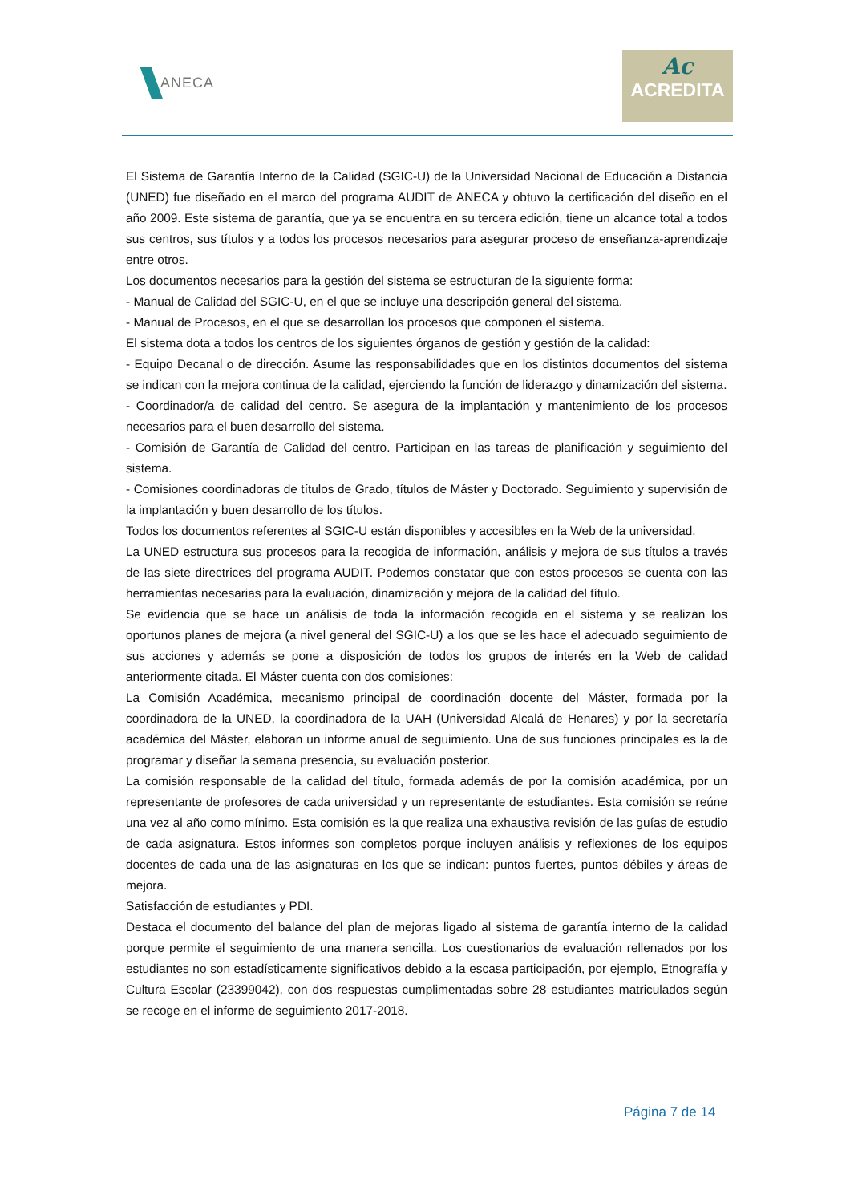ANECA
Ac
ACREDITA
El Sistema de Garantía Interno de la Calidad (SGIC-U) de la Universidad Nacional de Educación a Distancia (UNED) fue diseñado en el marco del programa AUDIT de ANECA y obtuvo la certificación del diseño en el año 2009. Este sistema de garantía, que ya se encuentra en su tercera edición, tiene un alcance total a todos sus centros, sus títulos y a todos los procesos necesarios para asegurar proceso de enseñanza-aprendizaje entre otros.
Los documentos necesarios para la gestión del sistema se estructuran de la siguiente forma:
- Manual de Calidad del SGIC-U, en el que se incluye una descripción general del sistema.
- Manual de Procesos, en el que se desarrollan los procesos que componen el sistema.
El sistema dota a todos los centros de los siguientes órganos de gestión y gestión de la calidad:
- Equipo Decanal o de dirección. Asume las responsabilidades que en los distintos documentos del sistema se indican con la mejora continua de la calidad, ejerciendo la función de liderazgo y dinamización del sistema.
- Coordinador/a de calidad del centro. Se asegura de la implantación y mantenimiento de los procesos necesarios para el buen desarrollo del sistema.
- Comisión de Garantía de Calidad del centro. Participan en las tareas de planificación y seguimiento del sistema.
- Comisiones coordinadoras de títulos de Grado, títulos de Máster y Doctorado. Seguimiento y supervisión de la implantación y buen desarrollo de los títulos.
Todos los documentos referentes al SGIC-U están disponibles y accesibles en la Web de la universidad.
La UNED estructura sus procesos para la recogida de información, análisis y mejora de sus títulos a través de las siete directrices del programa AUDIT. Podemos constatar que con estos procesos se cuenta con las herramientas necesarias para la evaluación, dinamización y mejora de la calidad del título.
Se evidencia que se hace un análisis de toda la información recogida en el sistema y se realizan los oportunos planes de mejora (a nivel general del SGIC-U) a los que se les hace el adecuado seguimiento de sus acciones y además se pone a disposición de todos los grupos de interés en la Web de calidad anteriormente citada. El Máster cuenta con dos comisiones:
La Comisión Académica, mecanismo principal de coordinación docente del Máster, formada por la coordinadora de la UNED, la coordinadora de la UAH (Universidad Alcalá de Henares) y por la secretaría académica del Máster, elaboran un informe anual de seguimiento. Una de sus funciones principales es la de programar y diseñar la semana presencia, su evaluación posterior.
La comisión responsable de la calidad del título, formada además de por la comisión académica, por un representante de profesores de cada universidad y un representante de estudiantes. Esta comisión se reúne una vez al año como mínimo. Esta comisión es la que realiza una exhaustiva revisión de las guías de estudio de cada asignatura. Estos informes son completos porque incluyen análisis y reflexiones de los equipos docentes de cada una de las asignaturas en los que se indican: puntos fuertes, puntos débiles y áreas de mejora.
Satisfacción de estudiantes y PDI.
Destaca el documento del balance del plan de mejoras ligado al sistema de garantía interno de la calidad porque permite el seguimiento de una manera sencilla. Los cuestionarios de evaluación rellenados por los estudiantes no son estadísticamente significativos debido a la escasa participación, por ejemplo, Etnografía y Cultura Escolar (23399042), con dos respuestas cumplimentadas sobre 28 estudiantes matriculados según se recoge en el informe de seguimiento 2017-2018.
Página 7 de 14